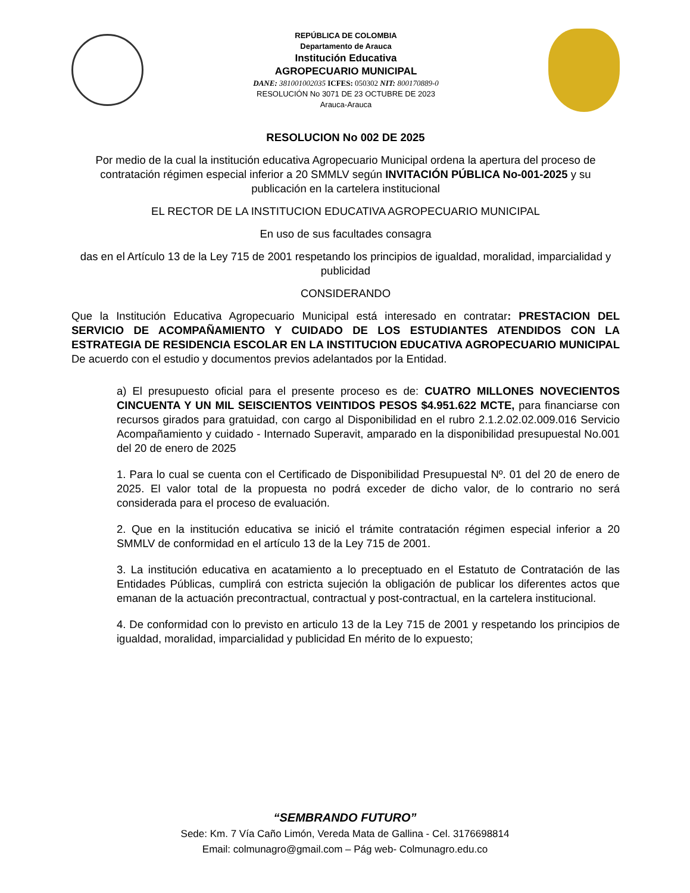REPÚBLICA DE COLOMBIA
Departamento de Arauca
Institución Educativa
AGROPECUARIO MUNICIPAL
DANE: 381001002035 ICFES: 050302 NIT: 800170889-0
RESOLUCIÓN No 3071 DE 23 OCTUBRE DE 2023
Arauca-Arauca
RESOLUCION No 002 DE 2025
Por medio de la cual la institución educativa Agropecuario Municipal ordena la apertura del proceso de contratación régimen especial inferior a 20 SMMLV según INVITACIÓN PÚBLICA No-001-2025 y su publicación en la cartelera institucional
EL RECTOR DE LA INSTITUCION EDUCATIVA AGROPECUARIO MUNICIPAL
En uso de sus facultades consagra
das en el Artículo 13 de la Ley 715 de 2001 respetando los principios de igualdad, moralidad, imparcialidad y publicidad
CONSIDERANDO
Que la Institución Educativa Agropecuario Municipal está interesado en contratar: PRESTACION DEL SERVICIO DE ACOMPAÑAMIENTO Y CUIDADO DE LOS ESTUDIANTES ATENDIDOS CON LA ESTRATEGIA DE RESIDENCIA ESCOLAR EN LA INSTITUCION EDUCATIVA AGROPECUARIO MUNICIPAL De acuerdo con el estudio y documentos previos adelantados por la Entidad.
a) El presupuesto oficial para el presente proceso es de: CUATRO MILLONES NOVECIENTOS CINCUENTA Y UN MIL SEISCIENTOS VEINTIDOS PESOS $4.951.622 MCTE, para financiarse con recursos girados para gratuidad, con cargo al Disponibilidad en el rubro 2.1.2.02.02.009.016 Servicio Acompañamiento y cuidado - Internado Superavit, amparado en la disponibilidad presupuestal No.001 del 20 de enero de 2025
1. Para lo cual se cuenta con el Certificado de Disponibilidad Presupuestal Nº. 01 del 20 de enero de 2025. El valor total de la propuesta no podrá exceder de dicho valor, de lo contrario no será considerada para el proceso de evaluación.
2. Que en la institución educativa se inició el trámite contratación régimen especial inferior a 20 SMMLV de conformidad en el artículo 13 de la Ley 715 de 2001.
3. La institución educativa en acatamiento a lo preceptuado en el Estatuto de Contratación de las Entidades Públicas, cumplirá con estricta sujeción la obligación de publicar los diferentes actos que emanan de la actuación precontractual, contractual y post-contractual, en la cartelera institucional.
4. De conformidad con lo previsto en articulo 13 de la Ley 715 de 2001 y respetando los principios de igualdad, moralidad, imparcialidad y publicidad En mérito de lo expuesto;
“SEMBRANDO FUTURO”
Sede: Km. 7 Vía Caño Limón, Vereda Mata de Gallina - Cel. 3176698814
Email: colmunagro@gmail.com – Pág web- Colmunagro.edu.co